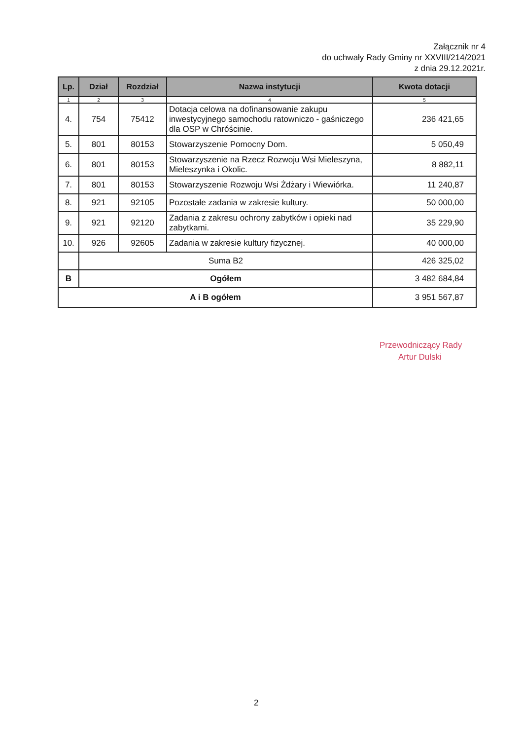Załącznik nr 4
do uchwały Rady Gminy nr XXVIII/214/2021
z dnia 29.12.2021r.
| Lp. | Dział | Rozdział | Nazwa instytucji | Kwota dotacji |
| --- | --- | --- | --- | --- |
| 1 | 2 | 3 | 4 | 5 |
| 4. | 754 | 75412 | Dotacja celowa na dofinansowanie zakupu inwestycyjnego samochodu ratowniczo - gaśniczego dla OSP w Chróścinie. | 236 421,65 |
| 5. | 801 | 80153 | Stowarzyszenie Pomocny Dom. | 5 050,49 |
| 6. | 801 | 80153 | Stowarzyszenie na Rzecz Rozwoju Wsi Mieleszyna, Mieleszynka i Okolic. | 8 882,11 |
| 7. | 801 | 80153 | Stowarzyszenie Rozwoju Wsi Żdżary i Wiewiórka. | 11 240,87 |
| 8. | 921 | 92105 | Pozostałe zadania w zakresie kultury. | 50 000,00 |
| 9. | 921 | 92120 | Zadania z zakresu ochrony zabytków i opieki nad zabytkami. | 35 229,90 |
| 10. | 926 | 92605 | Zadania w zakresie kultury fizycznej. | 40 000,00 |
| | Suma B2 | | | 426 325,02 |
| B | Ogółem | | | 3 482 684,84 |
| A i B ogółem | | | | 3 951 567,87 |
Przewodniczący Rady
Artur Dulski
2